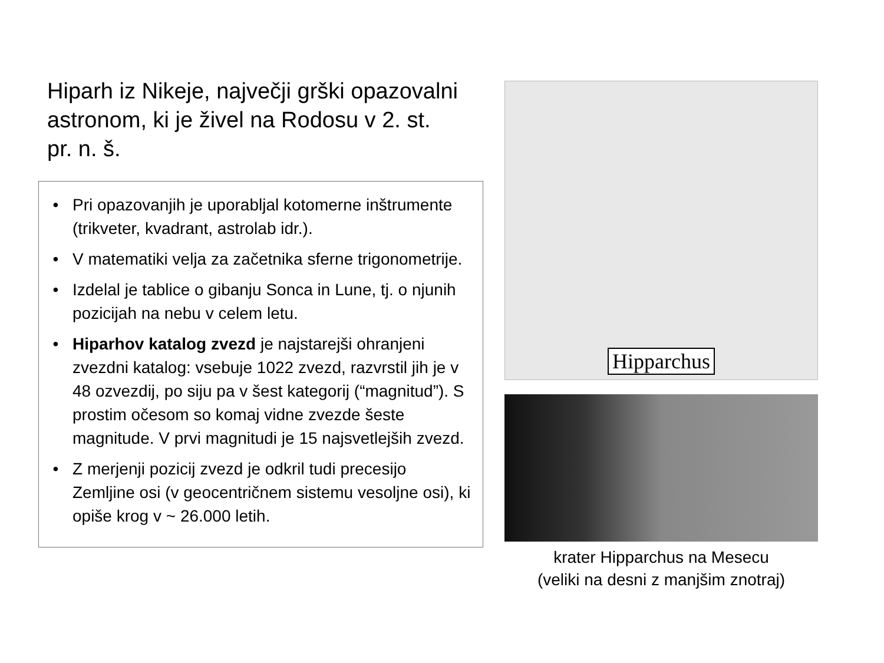Hiparh iz Nikeje, največji grški opazovalni astronom, ki je živel na Rodosu v 2. st. pr. n. š.
• Pri opazovanjih je uporabljal kotomerne inštrumente (trikveter, kvadrant, astrolab idr.).
• V matematiki velja za začetnika sferne trigonometrije.
• Izdelal je tablice o gibanju Sonca in Lune, tj. o njunih pozicijah na nebu v celem letu.
• Hiparhov katalog zvezd je najstarejši ohranjeni zvezdni katalog: vsebuje 1022 zvezd, razvrstil jih je v 48 ozvezdij, po siju pa v šest kategorij (“magnitud”). S prostim očesom so komaj vidne zvezde šeste magnitude. V prvi magnitudi je 15 najsvetlejših zvezd.
• Z merjenji pozicij zvezd je odkril tudi precesijo Zemljine osi (v geocentričnem sistemu vesoljne osi), ki opiše krog v ~ 26.000 letih.
Hipparchus
krater Hipparchus na Mesecu
(veliki na desni z manjšim znotraj)